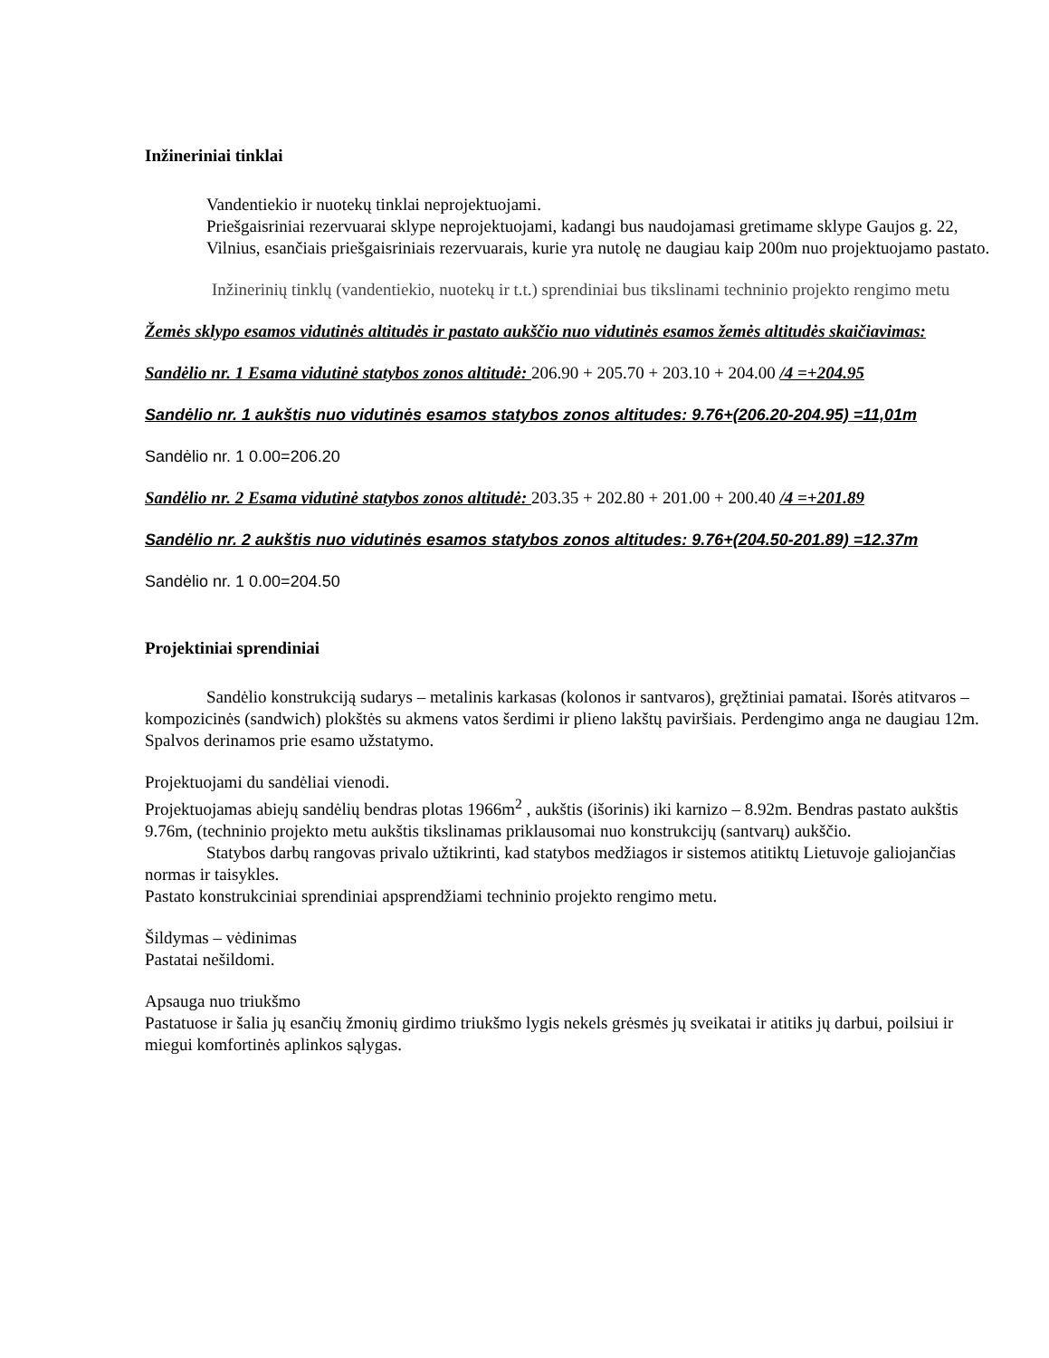Inžineriniai tinklai
Vandentiekio ir nuotekų tinklai neprojektuojami.
Priešgaisriniai rezervuarai sklype neprojektuojami, kadangi bus naudojamasi gretimame sklype Gaujos g. 22, Vilnius, esančiais priešgaisriniais rezervuarais, kurie yra nutolę ne daugiau kaip 200m nuo projektuojamo pastato.
Inžinerinių tinklų (vandentiekio, nuotekų ir t.t.) sprendiniai bus tikslinami techninio projekto rengimo metu
Žemės sklypo esamos vidutinės altitudės ir pastato aukščio nuo vidutinės esamos žemės altitudės skaičiavimas:
Sandėlio nr. 1 Esama vidutinė statybos zonos altitudė: 206.90 + 205.70 + 203.10 + 204.00 /4 =+204.95
Sandėlio nr. 1 aukštis nuo vidutinės esamos statybos zonos altitudes: 9.76+(206.20-204.95) =11,01m
Sandėlio nr. 1 0.00=206.20
Sandėlio nr. 2 Esama vidutinė statybos zonos altitudė: 203.35 + 202.80 + 201.00 + 200.40 /4 =+201.89
Sandėlio nr. 2 aukštis nuo vidutinės esamos statybos zonos altitudes: 9.76+(204.50-201.89) =12.37m
Sandėlio nr. 1 0.00=204.50
Projektiniai sprendiniai
Sandėlio konstrukciją sudarys – metalinis karkasas (kolonos ir santvaros), gręžtiniai pamatai. Išorės atitvaros – kompozicinės (sandwich) plokštės su akmens vatos šerdimi ir plieno lakštų paviršiais. Perdengimo anga ne daugiau 12m. Spalvos derinamos prie esamo užstatymo.
Projektuojami du sandėliai vienodi.
Projektuojamas abiejų sandėlių bendras plotas 1966m<sup>2</sup> , aukštis (išorinis) iki karnizo – 8.92m. Bendras pastato aukštis 9.76m, (techninio projekto metu aukštis tikslinamas priklausomai nuo konstrukcijų (santvarų) aukščio.
Statybos darbų rangovas privalo užtikrinti, kad statybos medžiagos ir sistemos atitiktų Lietuvoje galiojančias normas ir taisykles.
Pastato konstrukciniai sprendiniai apsprendžiami techninio projekto rengimo metu.
Šildymas – vėdinimas
Pastatai nešildomi.
Apsauga nuo triukšmo
Pastatuose ir šalia jų esančių žmonių girdimo triukšmo lygis nekels grėsmės jų sveikatai ir atitiks jų darbui, poilsiui ir miegui komfortinės aplinkos sąlygas.